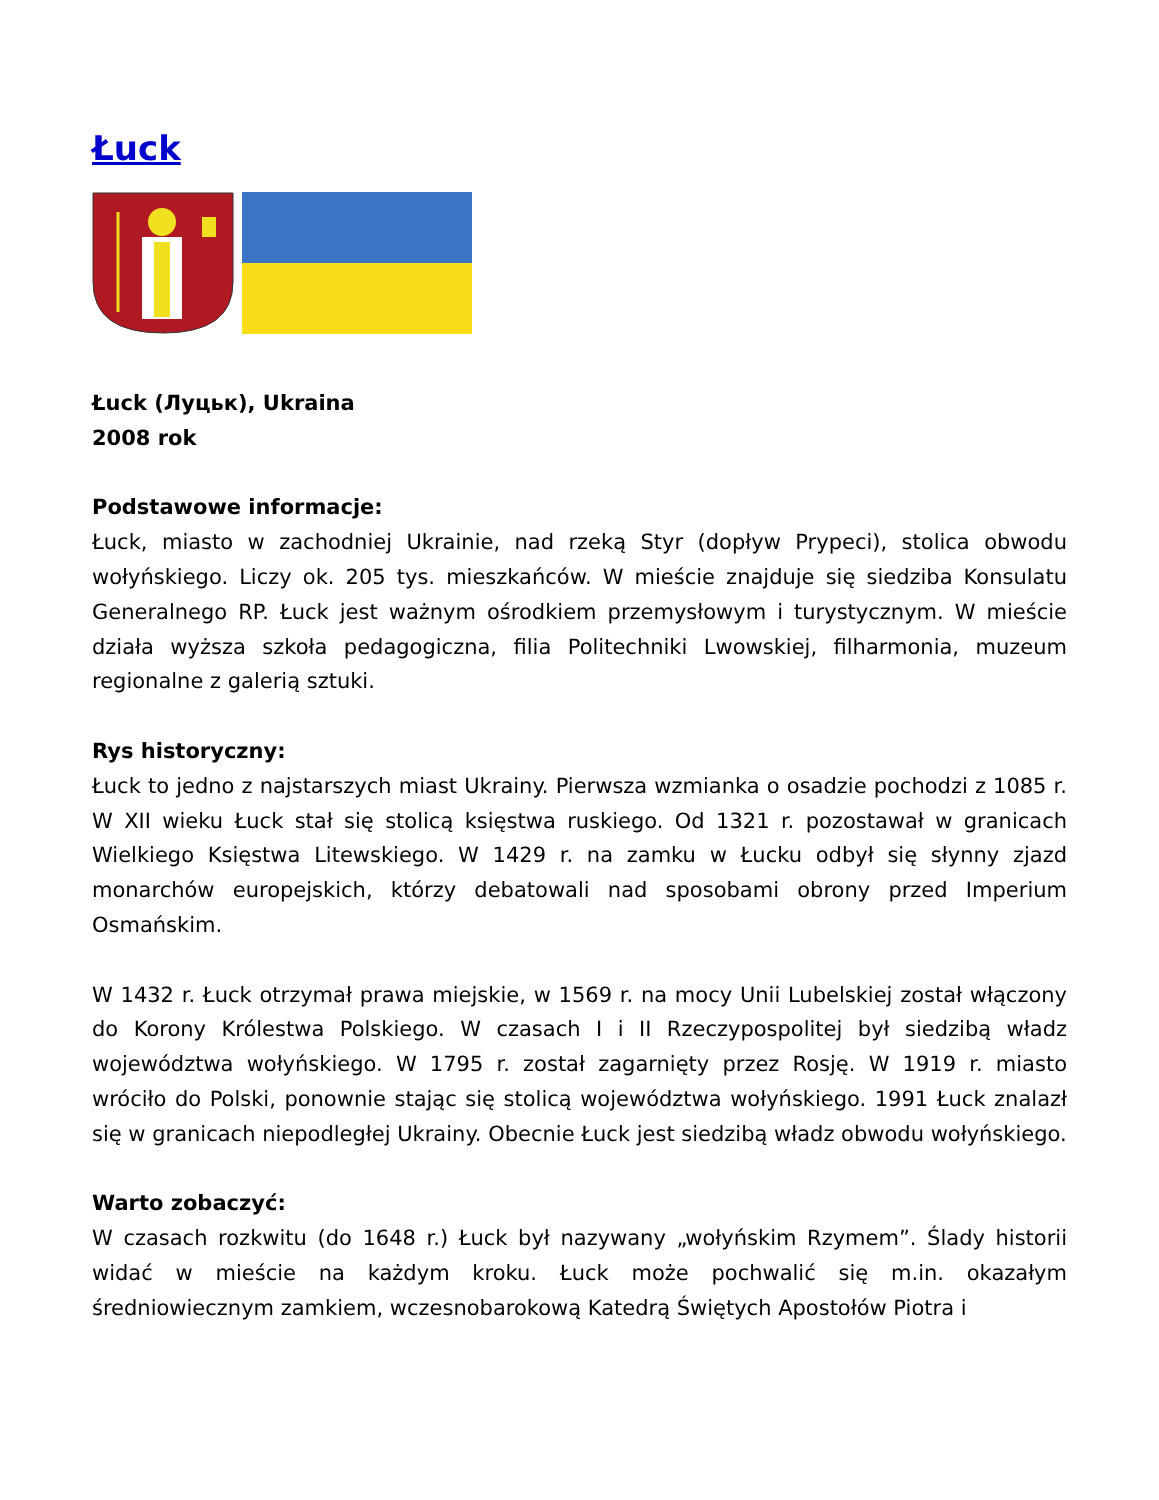Łuck
Łuck (Луцьк), Ukraina
2008 rok
Podstawowe informacje:
Łuck, miasto w zachodniej Ukrainie, nad rzeką Styr (dopływ Prypeci), stolica obwodu wołyńskiego. Liczy ok. 205 tys. mieszkańców. W mieście znajduje się siedziba Konsulatu Generalnego RP. Łuck jest ważnym ośrodkiem przemysłowym i turystycznym. W mieście działa wyższa szkoła pedagogiczna, filia Politechniki Lwowskiej, filharmonia, muzeum regionalne z galerią sztuki.
Rys historyczny:
Łuck to jedno z najstarszych miast Ukrainy. Pierwsza wzmianka o osadzie pochodzi z 1085 r. W XII wieku Łuck stał się stolicą księstwa ruskiego. Od 1321 r. pozostawał w granicach Wielkiego Księstwa Litewskiego. W 1429 r. na zamku w Łucku odbył się słynny zjazd monarchów europejskich, którzy debatowali nad sposobami obrony przed Imperium Osmańskim.
W 1432 r. Łuck otrzymał prawa miejskie, w 1569 r. na mocy Unii Lubelskiej został włączony do Korony Królestwa Polskiego. W czasach I i II Rzeczypospolitej był siedzibą władz województwa wołyńskiego. W 1795 r. został zagarnięty przez Rosję. W 1919 r. miasto wróciło do Polski, ponownie stając się stolicą województwa wołyńskiego. 1991 Łuck znalazł się w granicach niepodległej Ukrainy. Obecnie Łuck jest siedzibą władz obwodu wołyńskiego.
Warto zobaczyć:
W czasach rozkwitu (do 1648 r.) Łuck był nazywany „wołyńskim Rzymem”. Ślady historii widać w mieście na każdym kroku. Łuck może pochwalić się m.in. okazałym średniowiecznym zamkiem, wczesnobarokową Katedrą Świętych Apostołów Piotra i